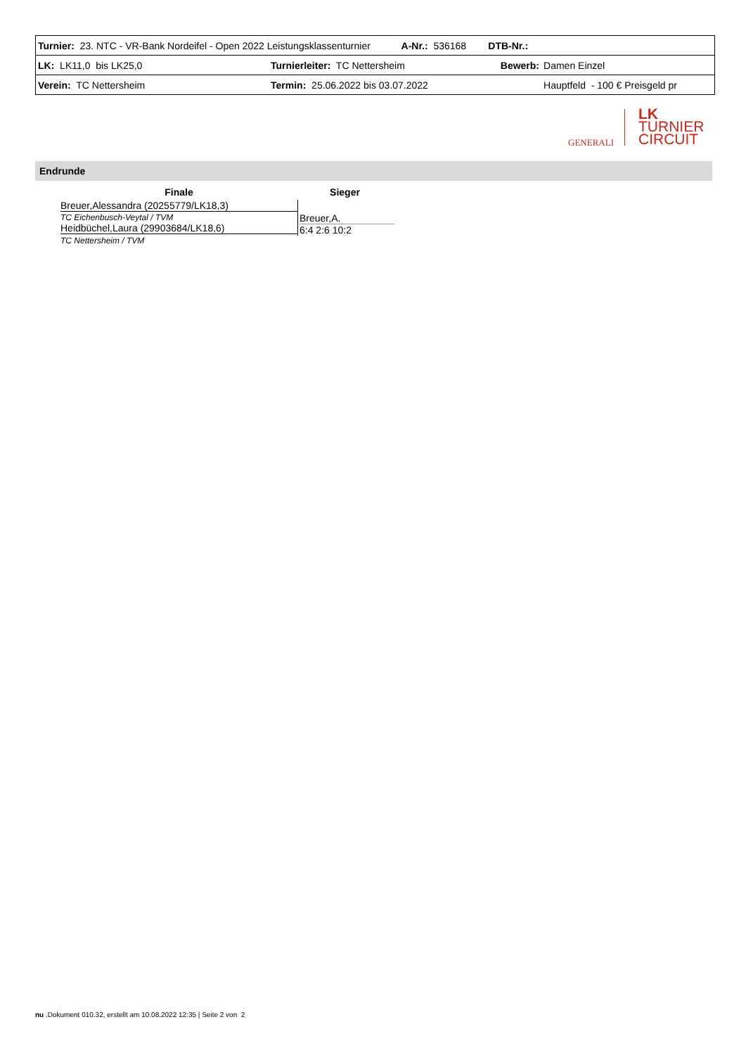| Turnier: 23. NTC - VR-Bank Nordeifel - Open 2022 Leistungsklassenturnier | | A-Nr.: 536168 | DTB-Nr.: | |
| LK: LK11,0 bis LK25,0 | Turnierleiter: TC Nettersheim | | Bewerb: | Damen Einzel |
| Verein: TC Nettersheim | Termin: 25.06.2022 bis 03.07.2022 | | | Hauptfeld - 100 € Preisgeld pr |
GENERALI
LK
TURNIER
CIRCUIT
Endrunde
Finale Sieger
Breuer,Alessandra (20255779/LK18,3)
TC Eichenbusch-Veytal / TVM
Heidbüchel,Laura (29903684/LK18,6)
Breuer,A.
6:4 2:6 10:2
TC Nettersheim / TVM
nu .Dokument 010.32, erstellt am 10.08.2022 12:35 | Seite 2 von 2